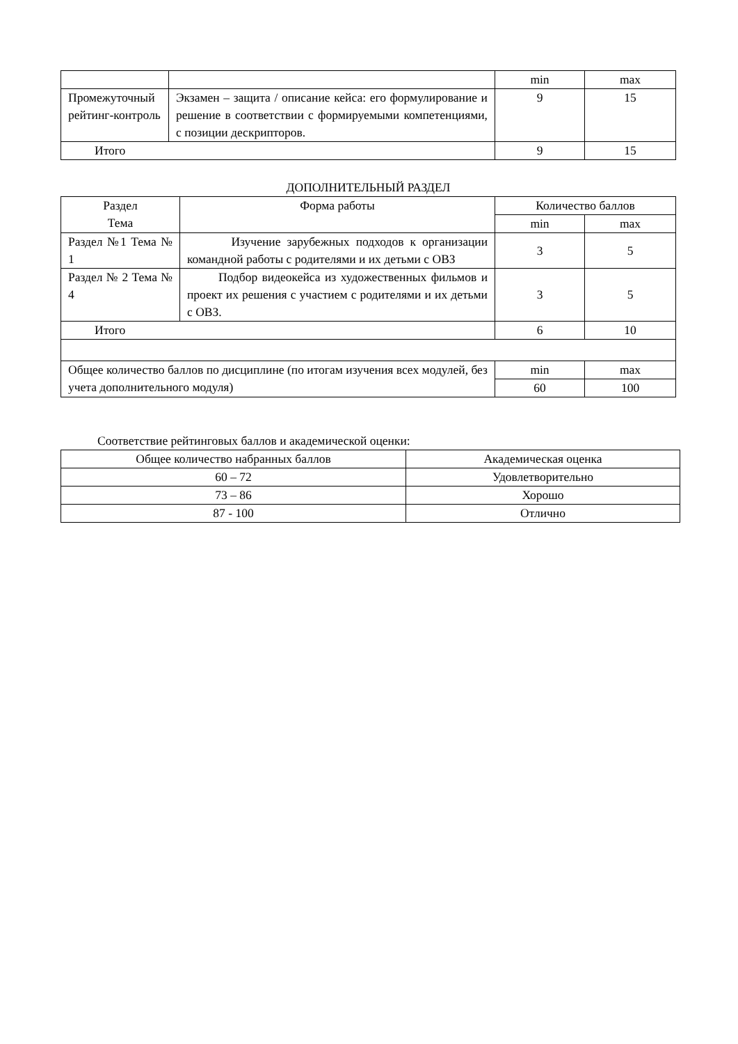| | | min | max |
| Промежуточный рейтинг-контроль | Экзамен – защита / описание кейса: его формулирование и решение в соответствии с формируемыми компетенциями, с позиции дескрипторов. | 9 | 15 |
| Итого | | 9 | 15 |
ДОПОЛНИТЕЛЬНЫЙ РАЗДЕЛ
| Раздел Тема | Форма работы | Количество баллов | |
| --- | --- | --- | --- |
| | | min | max |
| Раздел №1 Тема № 1 | Изучение зарубежных подходов к организации командной работы с родителями и их детьми с ОВЗ | 3 | 5 |
| Раздел № 2 Тема № 4 | Подбор видеокейса из художественных фильмов и проект их решения с участием с родителями и их детьми с ОВЗ. | 3 | 5 |
| Итого | | 6 | 10 |
| Общее количество баллов по дисциплине (по итогам изучения всех модулей, без учета дополнительного модуля) | | min | max |
| | | 60 | 100 |
Соответствие рейтинговых баллов и академической оценки:
| Общее количество набранных баллов | Академическая оценка |
| 60 – 72 | Удовлетворительно |
| 73 – 86 | Хорошо |
| 87 - 100 | Отлично |